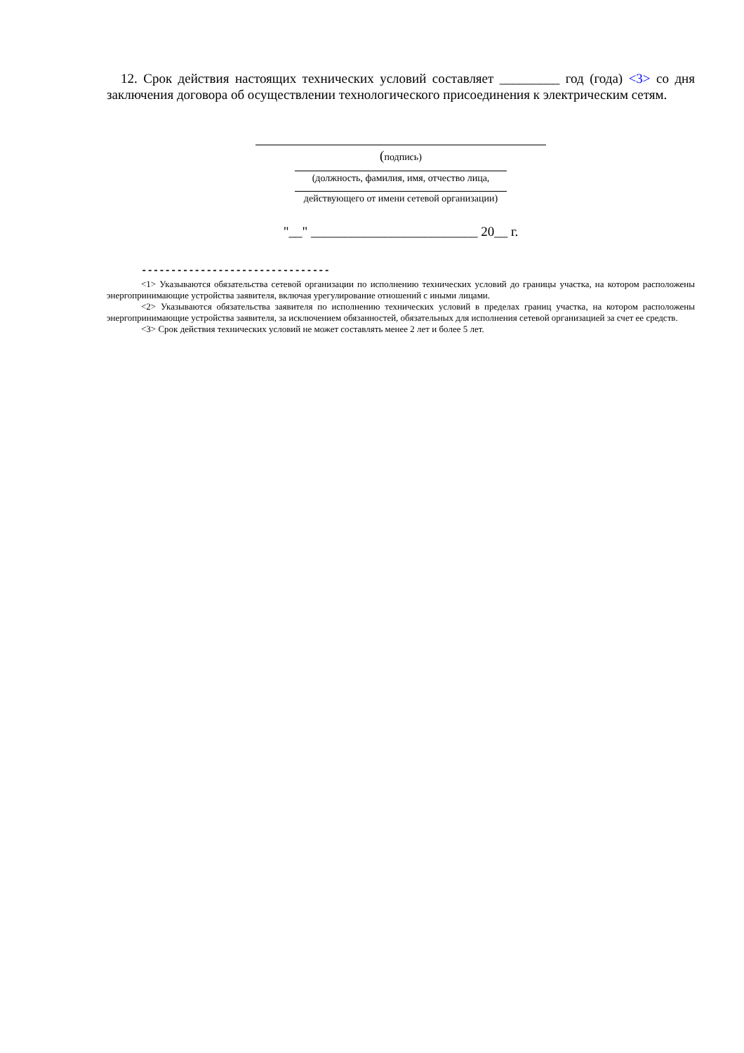12. Срок действия настоящих технических условий составляет _________ год (года) <3> со дня заключения договора об осуществлении технологического присоединения к электрическим сетям.
(подпись)
(должность, фамилия, имя, отчество лица,
действующего от имени сетевой организации)
"__" _________________________ 20__ г.
--------------------------------
<1> Указываются обязательства сетевой организации по исполнению технических условий до границы участка, на котором расположены энергопринимающие устройства заявителя, включая урегулирование отношений с иными лицами.
<2> Указываются обязательства заявителя по исполнению технических условий в пределах границ участка, на котором расположены энергопринимающие устройства заявителя, за исключением обязанностей, обязательных для исполнения сетевой организацией за счет ее средств.
<3> Срок действия технических условий не может составлять менее 2 лет и более 5 лет.